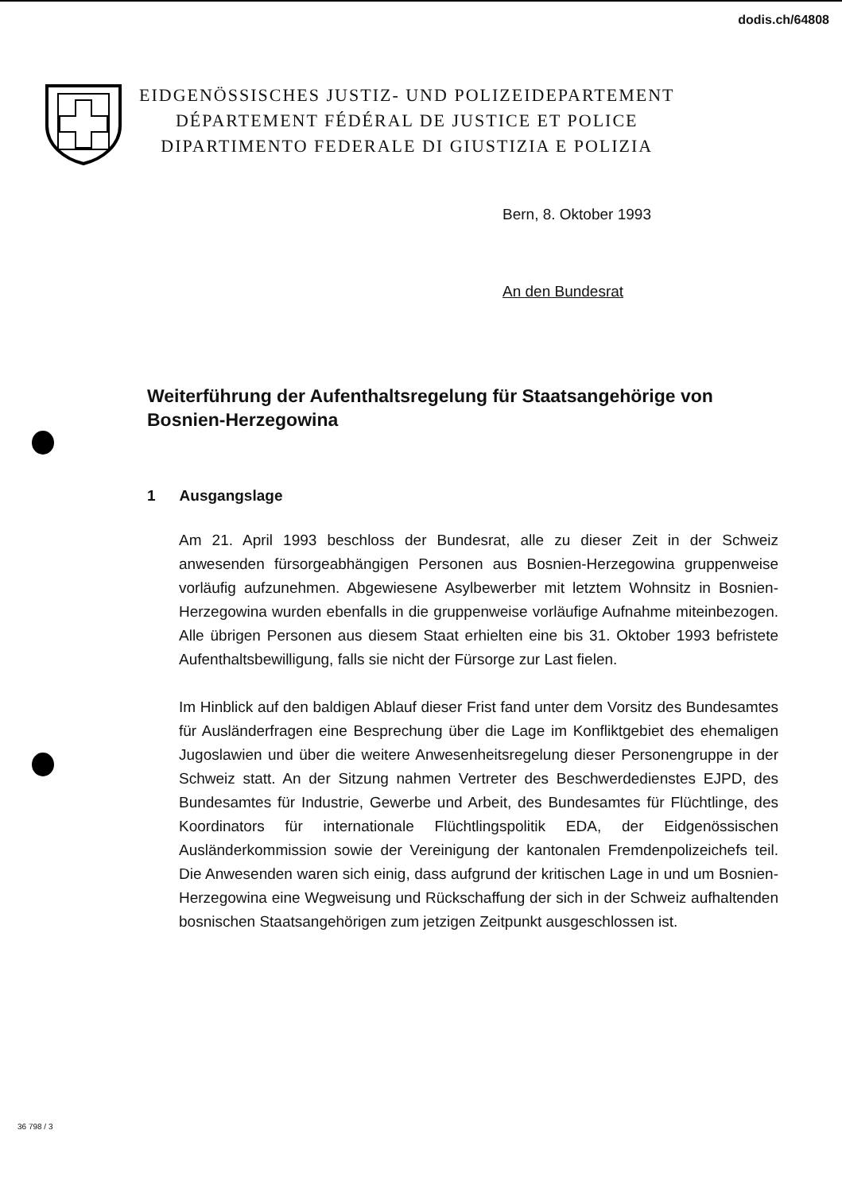dodis.ch/64808
EIDGENÖSSISCHES JUSTIZ- UND POLIZEIDEPARTEMENT
DÉPARTEMENT FÉDÉRAL DE JUSTICE ET POLICE
DIPARTIMENTO FEDERALE DI GIUSTIZIA E POLIZIA
Bern, 8. Oktober 1993
An den Bundesrat
Weiterführung der Aufenthaltsregelung für Staatsangehörige von Bosnien-Herzegowina
1 Ausgangslage
Am 21. April 1993 beschloss der Bundesrat, alle zu dieser Zeit in der Schweiz anwesenden fürsorgeabhängigen Personen aus Bosnien-Herzegowina gruppenweise vorläufig aufzunehmen. Abgewiesene Asylbewerber mit letztem Wohnsitz in Bosnien-Herzegowina wurden ebenfalls in die gruppenweise vorläufige Aufnahme miteinbezogen. Alle übrigen Personen aus diesem Staat erhielten eine bis 31. Oktober 1993 befristete Aufenthaltsbewilligung, falls sie nicht der Fürsorge zur Last fielen.
Im Hinblick auf den baldigen Ablauf dieser Frist fand unter dem Vorsitz des Bundesamtes für Ausländerfragen eine Besprechung über die Lage im Konfliktgebiet des ehemaligen Jugoslawien und über die weitere Anwesenheitsregelung dieser Personengruppe in der Schweiz statt. An der Sitzung nahmen Vertreter des Beschwerdedienstes EJPD, des Bundesamtes für Industrie, Gewerbe und Arbeit, des Bundesamtes für Flüchtlinge, des Koordinators für internationale Flüchtlingspolitik EDA, der Eidgenössischen Ausländerkommission sowie der Vereinigung der kantonalen Fremdenpolizeichefs teil. Die Anwesenden waren sich einig, dass aufgrund der kritischen Lage in und um Bosnien-Herzegowina eine Wegweisung und Rückschaffung der sich in der Schweiz aufhaltenden bosnischen Staatsangehörigen zum jetzigen Zeitpunkt ausgeschlossen ist.
36 798 / 3